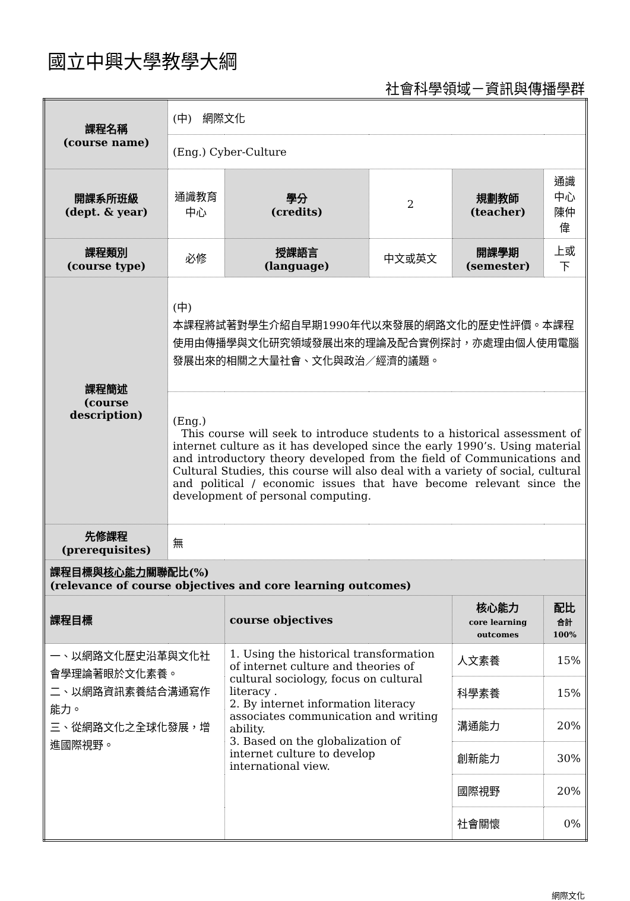國立中興大學教學大綱
社會科學領域－資訊與傳播學群
| 課程名稱 (course name) | (中) 網際文化 | | | | |
| | (Eng.) Cyber-Culture | | | | |
| 開課系所班級 (dept. & year) | 通識教育中心 | 學分 (credits) | 2 | 規劃教師 (teacher) | 通識中心 陳仲偉 |
| 課程類別 (course type) | 必修 | 授課語言 (language) | 中文或英文 | 開課學期 (semester) | 上或下 |
| 課程簡述 (course description) | (中) 本課程將試著對學生介紹自早期1990年代以來發展的網路文化的歷史性評價。本課程使用由傳播學與文化研究領域發展出來的理論及配合實例探討，亦處理由個人使用電腦發展出來的相關之大量社會、文化與政治／經濟的議題。 | | | | |
| | (Eng.) This course will seek to introduce students to a historical assessment of internet culture as it has developed since the early 1990’s. Using material and introductory theory developed from the field of Communications and Cultural Studies, this course will also deal with a variety of social, cultural and political / economic issues that have become relevant since the development of personal computing. | | | | |
| 先修課程 (prerequisites) | 無 | | | | |
| 課程目標與 核心能力 關聯配比(%) (relevance of course objectives and core learning outcomes) | | | | | |
| 課程目標 | | course objectives | | 核心能力 core learning outcomes | 配比 合計 100% |
| 一、以網路文化歷史沿革與文化社會學理論著眼於文化素養。 二、以網路資訊素養結合溝通寫作能力。 三、從網路文化之全球化發展，增進國際視野。 | | 1. Using the historical transformation of internet culture and theories of cultural sociology, focus on cultural literacy . 2. By internet information literacy associates communication and writing ability. 3. Based on the globalization of internet culture to develop international view. | | 人文素養 | 15% |
| | | | | 科學素養 | 15% |
| | | | | 溝通能力 | 20% |
| | | | | 創新能力 | 30% |
| | | | | 國際視野 | 20% |
| | | | | 社會關懷 | 0% |
網際文化